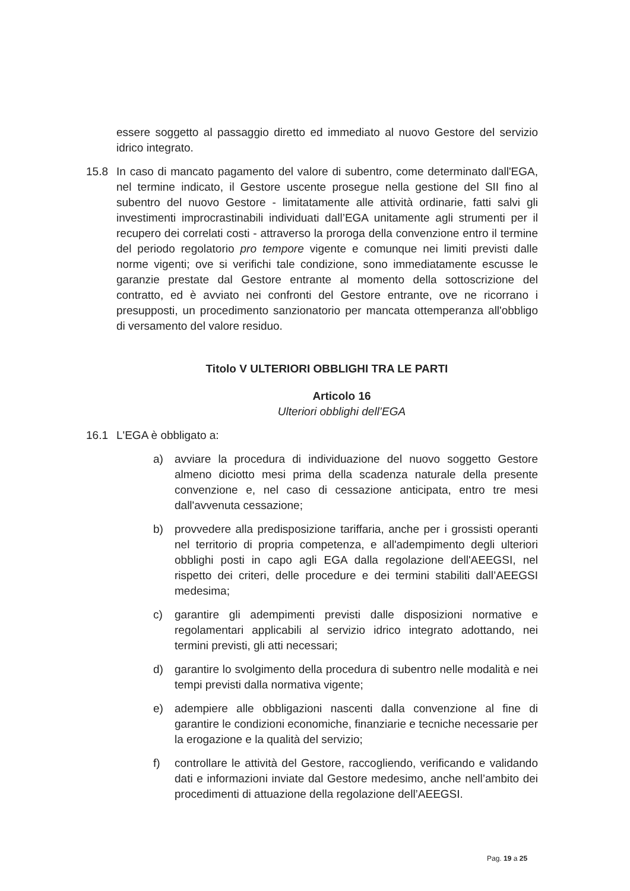essere soggetto al passaggio diretto ed immediato al nuovo Gestore del servizio idrico integrato.
15.8 In caso di mancato pagamento del valore di subentro, come determinato dall'EGA, nel termine indicato, il Gestore uscente prosegue nella gestione del SII fino al subentro del nuovo Gestore - limitatamente alle attività ordinarie, fatti salvi gli investimenti improcrastinabili individuati dall’EGA unitamente agli strumenti per il recupero dei correlati costi - attraverso la proroga della convenzione entro il termine del periodo regolatorio pro tempore vigente e comunque nei limiti previsti dalle norme vigenti; ove si verifichi tale condizione, sono immediatamente escusse le garanzie prestate dal Gestore entrante al momento della sottoscrizione del contratto, ed è avviato nei confronti del Gestore entrante, ove ne ricorrano i presupposti, un procedimento sanzionatorio per mancata ottemperanza all'obbligo di versamento del valore residuo.
Titolo V ULTERIORI OBBLIGHI TRA LE PARTI
Articolo 16
Ulteriori obblighi dell’EGA
16.1 L'EGA è obbligato a:
a) avviare la procedura di individuazione del nuovo soggetto Gestore almeno diciotto mesi prima della scadenza naturale della presente convenzione e, nel caso di cessazione anticipata, entro tre mesi dall'avvenuta cessazione;
b) provvedere alla predisposizione tariffaria, anche per i grossisti operanti nel territorio di propria competenza, e all'adempimento degli ulteriori obblighi posti in capo agli EGA dalla regolazione dell'AEEGSI, nel rispetto dei criteri, delle procedure e dei termini stabiliti dall’AEEGSI medesima;
c) garantire gli adempimenti previsti dalle disposizioni normative e regolamentari applicabili al servizio idrico integrato adottando, nei termini previsti, gli atti necessari;
d) garantire lo svolgimento della procedura di subentro nelle modalità e nei tempi previsti dalla normativa vigente;
e) adempiere alle obbligazioni nascenti dalla convenzione al fine di garantire le condizioni economiche, finanziarie e tecniche necessarie per la erogazione e la qualità del servizio;
f) controllare le attività del Gestore, raccogliendo, verificando e validando dati e informazioni inviate dal Gestore medesimo, anche nell’ambito dei procedimenti di attuazione della regolazione dell’AEEGSI.
Pag. 19 a 25